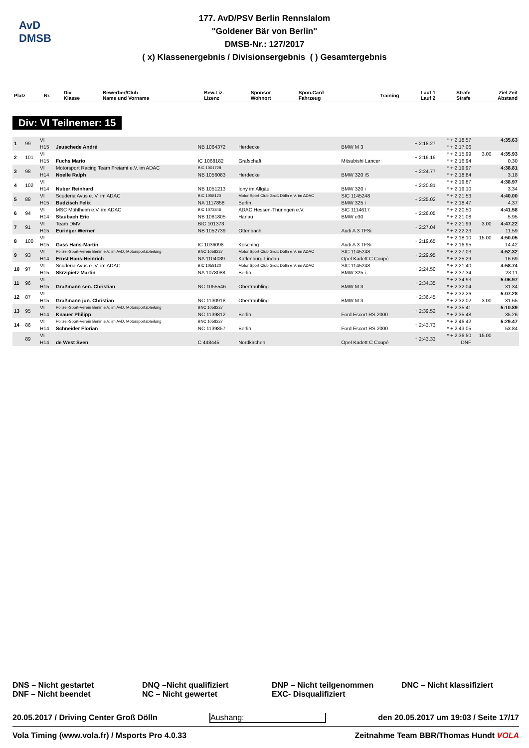AvD
DMSB
177. AvD/PSV Berlin Rennslalom
"Goldener Bär von Berlin"
DMSB-Nr.: 127/2017
( x) Klassenergebnis / Divisionsergebnis ( ) Gesamtergebnis
| Platz | Nr. | Div Klasse | Bewerber/Club Name und Vorname | Bew.Liz. Lizenz | Sponsor Wohnort | Spon.Card Fahrzeug | Training | Lauf 1 Lauf 2 | Strafe Strafe | Ziel Zeit Abstand |
| --- | --- | --- | --- | --- | --- | --- | --- | --- | --- | --- |
Div: VI Teilnemer: 15
| 1 | 99 | VI | | | | | + 2:18.27 | * + 2:18.57 | | 4:35.63 |
| | | H15 | Jeuschede André | NB 1064372 | Herdecke | BMW M 3 | | * + 2:17.06 | | |
| 2 | 101 | VI | | | | | + 2:16.19 | * + 2:15.99 | 3.00 | 4:35.93 |
| | | H15 | Fuchs Mario | IC 1068182 | Grafschaft | Mitsubishi Lancer | | * + 2:16.94 | | 0.30 |
| 3 | 98 | VI | Motorsport Racing Team Freiamt e.V. im ADAC | BIC 1001728 | | | + 2:24.77 | * + 2:19.97 | | 4:38.81 |
| | | H14 | Noelle Ralph | NB 1056083 | Herdecke | BMW 320 iS | | * + 2:18.84 | | 3.18 |
| 4 | 102 | VI | | | | | + 2:20.81 | * + 2:19.87 | | 4:38.97 |
| | | H14 | Nuber Reinhard | NB 1051213 | Iony im Allgäu | BMW 320 i | | * + 2:19.10 | | 3.34 |
| 5 | 88 | VI | Scuderia Avus e. V. im ADAC | BIC 1058120 | Motor Sport Club Groß Dölln e.V. im ADAC | SIC 1145248 | + 2:25.02 | * + 2:21.53 | | 4:40.00 |
| | | H15 | Budzisch Felix | NA 1117858 | Berlin | BMW 325 i | | * + 2:18.47 | | 4.37 |
| 6 | 94 | VI | MSC Mühlheim e.V. im ADAC | BIC 1073846 | ADAC Hessen-Thüringen e.V. | SIC 1114617 | + 2:26.05 | * + 2:20.50 | | 4:41.58 |
| | | H14 | Staubach Eric | NB 1081805 | Hanau | BMW e30 | | * + 2:21.08 | | 5.95 |
| 7 | 91 | VI | Team DMV | BIC 101373 | | | + 2:27.04 | * + 2:21.99 | 3.00 | 4:47.22 |
| | | H15 | Euringer Werner | NB 1052739 | Ottenbach | Audi A 3 TFSi | | * + 2:22.23 | | 11.59 |
| 8 | 100 | VI | | | | | + 2:19.65 | * + 2:18.10 | 15.00 | 4:50.05 |
| | | H15 | Gass Hans-Martin | IC 1036098 | Kösching | Audi A 3 TFSi | | * + 2:16.95 | | 14.42 |
| 9 | 93 | VI | Polizei-Sport-Verein Berlin e.V. im AvD, Motorsportabteilung | BNC 1058227 | Motor Sport Club Groß Dölln e.V. im ADAC | SIC 1145248 | + 2:29.95 | * + 2:27.03 | | 4:52.32 |
| | | H14 | Ernst Hans-Heinrich | NA 1104039 | Katlenburg-Lindau | Opel Kadett C Coupé | | * + 2:25.29 | | 16.69 |
| 10 | 97 | VI | Scuderia Avus e. V. im ADAC | BIC 1058120 | Motor Sport Club Groß Dölln e.V. im ADAC | SIC 1145248 | + 2:24.50 | * + 2:21.40 | | 4:58.74 |
| | | H15 | Skrzipietz Martin | NA 1078088 | Berlin | BMW 325 i | | * + 2:37.34 | | 23.11 |
| 11 | 96 | VI | | | | | + 2:34.35 | * + 2:34.93 | | 5:06.97 |
| | | H15 | Graßmann sen. Christian | NC 1055546 | Obertraubling | BMW M 3 | | * + 2:32.04 | | 31.34 |
| 12 | 87 | VI | | | | | + 2:36.45 | * + 2:32.26 | | 5:07.28 |
| | | H15 | Graßmann jun. Christian | NC 1130918 | Obertraubling | BMW M 3 | | * + 2:32.02 | 3.00 | 31.65 |
| 13 | 95 | VI | Polizei-Sport-Verein Berlin e.V. im AvD, Motorsportabteilung | BNC 1058227 | | | + 2:39.52 | * + 2:35.41 | | 5:10.89 |
| | | H14 | Knauer Philipp | NC 1139812 | Berlin | Ford Escort RS 2000 | | * + 2:35.48 | | 35.26 |
| 14 | 86 | VI | Polizei-Sport-Verein Berlin e.V. im AvD, Motorsportabteilung | BNC 1058227 | | | + 2:43.73 | * + 2:46.42 | | 5:29.47 |
| | | H14 | Schneider Florian | NC 1139857 | Berlin | Ford Escort RS 2000 | | * + 2:43.05 | | 53.84 |
| | 89 | VI | | | | | + 2:43.33 | * + 2:36.50 | 15.00 | |
| | | H14 | de West Sven | C 448445 | Nordkirchen | Opel Kadett C Coupé | | DNF | | |
DNS – Nicht gestartet
DNF – Nicht beendet
DNQ –Nicht qualifiziert
NC – Nicht gewertet
DNP – Nicht teilgenommen
EXC- Disqualifiziert
DNC – Nicht klassifiziert
20.05.2017 / Driving Center Groß Dölln Aushang: den 20.05.2017 um 19:03 / Seite 17/17
Vola Timing (www.vola.fr) / Msports Pro 4.0.33 Zeitnahme Team BBR/Thomas Hundt VOLA